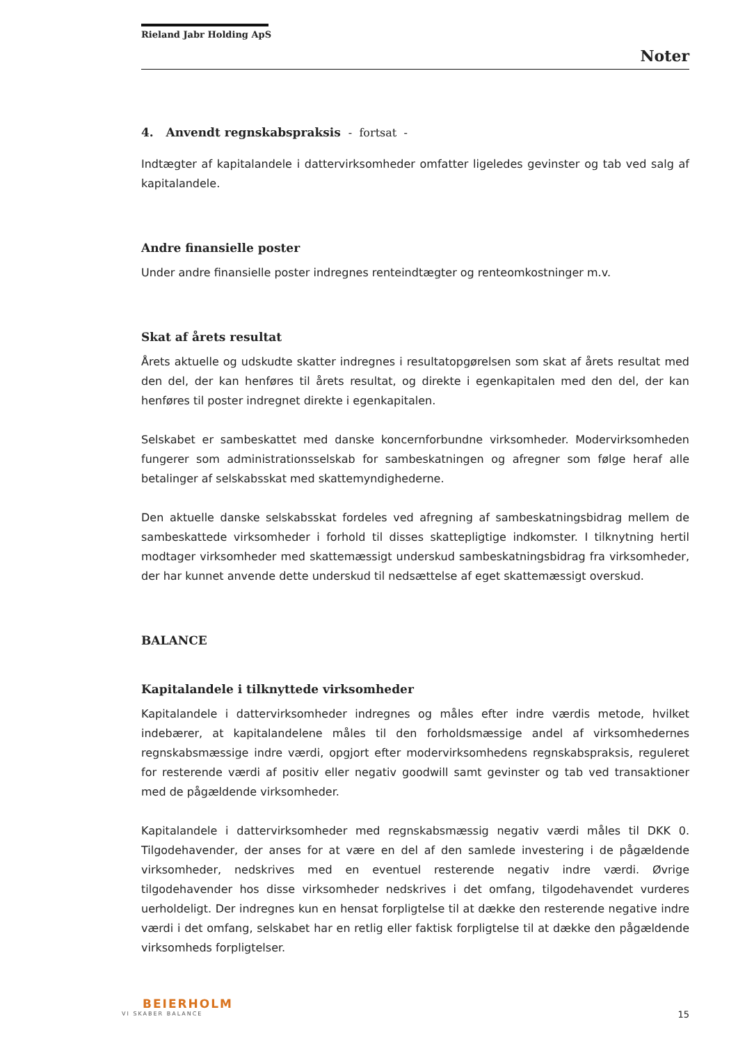Rieland Jabr Holding ApS
Noter
4. Anvendt regnskabspraksis - fortsat -
Indtægter af kapitalandele i dattervirksomheder omfatter ligeledes gevinster og tab ved salg af kapitalandele.
Andre finansielle poster
Under andre finansielle poster indregnes renteindtægter og renteomkostninger m.v.
Skat af årets resultat
Årets aktuelle og udskudte skatter indregnes i resultatopgørelsen som skat af årets resultat med den del, der kan henføres til årets resultat, og direkte i egenkapitalen med den del, der kan henføres til poster indregnet direkte i egenkapitalen.
Selskabet er sambeskattet med danske koncernforbundne virksomheder. Modervirksomheden fungerer som administrationsselskab for sambeskatningen og afregner som følge heraf alle betalinger af selskabsskat med skattemyndighederne.
Den aktuelle danske selskabsskat fordeles ved afregning af sambeskatningsbidrag mellem de sambeskattede virksomheder i forhold til disses skattepligtige indkomster. I tilknytning hertil modtager virksomheder med skattemæssigt underskud sambeskatningsbidrag fra virksomheder, der har kunnet anvende dette underskud til nedsættelse af eget skattemæssigt overskud.
BALANCE
Kapitalandele i tilknyttede virksomheder
Kapitalandele i dattervirksomheder indregnes og måles efter indre værdis metode, hvilket indebærer, at kapitalandelene måles til den forholdsmæssige andel af virksomhedernes regnskabsmæssige indre værdi, opgjort efter modervirksomhedens regnskabspraksis, reguleret for resterende værdi af positiv eller negativ goodwill samt gevinster og tab ved transaktioner med de pågældende virksomheder.
Kapitalandele i dattervirksomheder med regnskabsmæssig negativ værdi måles til DKK 0. Tilgodehavender, der anses for at være en del af den samlede investering i de pågældende virksomheder, nedskrives med en eventuel resterende negativ indre værdi. Øvrige tilgodehavender hos disse virksomheder nedskrives i det omfang, tilgodehavendet vurderes uerholdeligt. Der indregnes kun en hensat forpligtelse til at dække den resterende negative indre værdi i det omfang, selskabet har en retlig eller faktisk forpligtelse til at dække den pågældende virksomheds forpligtelser.
BEIERHOLM
VI SKABER BALANCE
15